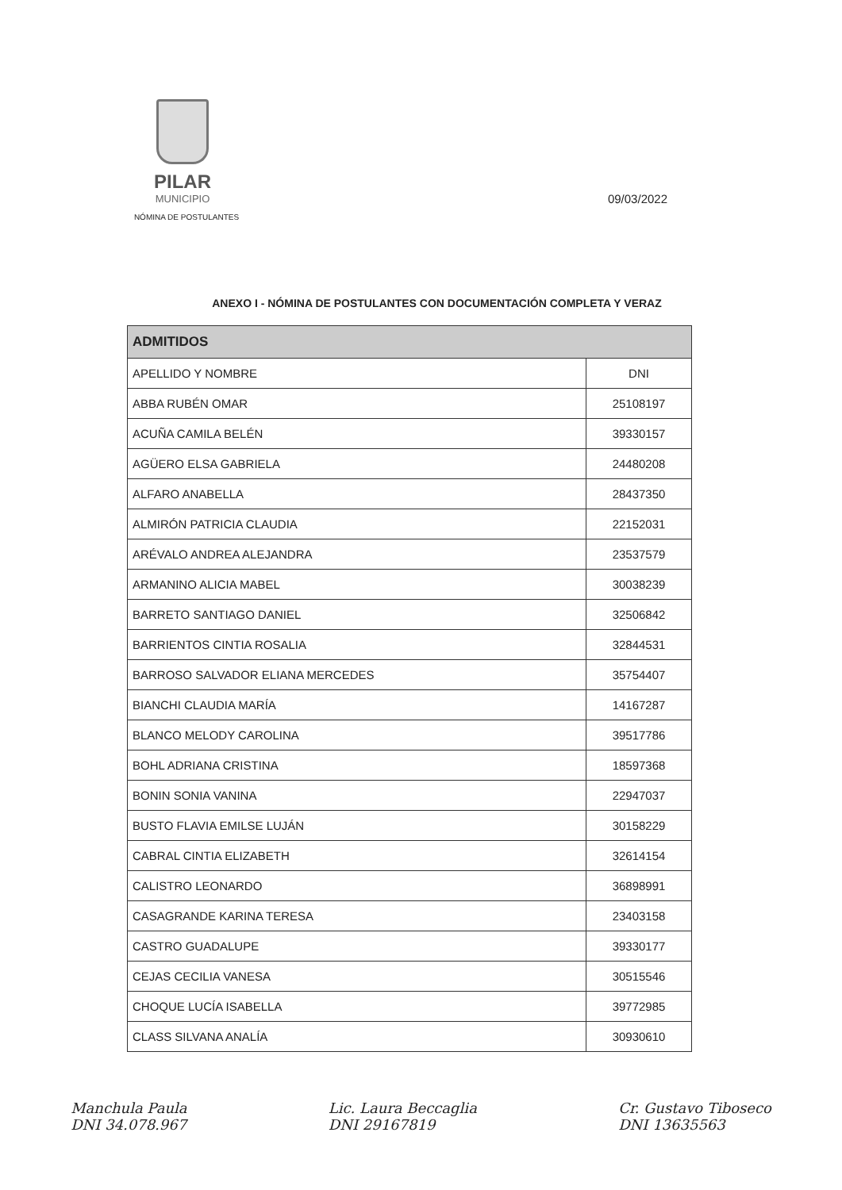PILAR
MUNICIPIO
NÓMINA DE POSTULANTES
09/03/2022
ANEXO I - NÓMINA DE POSTULANTES CON DOCUMENTACIÓN COMPLETA Y VERAZ
| ADMITIDOS | |
| --- | --- |
| APELLIDO Y NOMBRE | DNI |
| ABBA RUBÉN OMAR | 25108197 |
| ACUÑA CAMILA BELÉN | 39330157 |
| AGÜERO ELSA GABRIELA | 24480208 |
| ALFARO ANABELLA | 28437350 |
| ALMIRÓN PATRICIA CLAUDIA | 22152031 |
| ARÉVALO ANDREA ALEJANDRA | 23537579 |
| ARMANINO ALICIA MABEL | 30038239 |
| BARRETO SANTIAGO DANIEL | 32506842 |
| BARRIENTOS CINTIA ROSALIA | 32844531 |
| BARROSO SALVADOR ELIANA MERCEDES | 35754407 |
| BIANCHI CLAUDIA MARÍA | 14167287 |
| BLANCO MELODY CAROLINA | 39517786 |
| BOHL ADRIANA CRISTINA | 18597368 |
| BONIN SONIA VANINA | 22947037 |
| BUSTO FLAVIA EMILSE LUJÁN | 30158229 |
| CABRAL CINTIA ELIZABETH | 32614154 |
| CALISTRO LEONARDO | 36898991 |
| CASAGRANDE KARINA TERESA | 23403158 |
| CASTRO GUADALUPE | 39330177 |
| CEJAS CECILIA VANESA | 30515546 |
| CHOQUE LUCÍA ISABELLA | 39772985 |
| CLASS SILVANA ANALÍA | 30930610 |
Manchula Paula
DNI 34.078.967
Lic. Laura Beccaglia
DNI 29167819
Cr. Gustavo Tiboseco
DNI 13635563